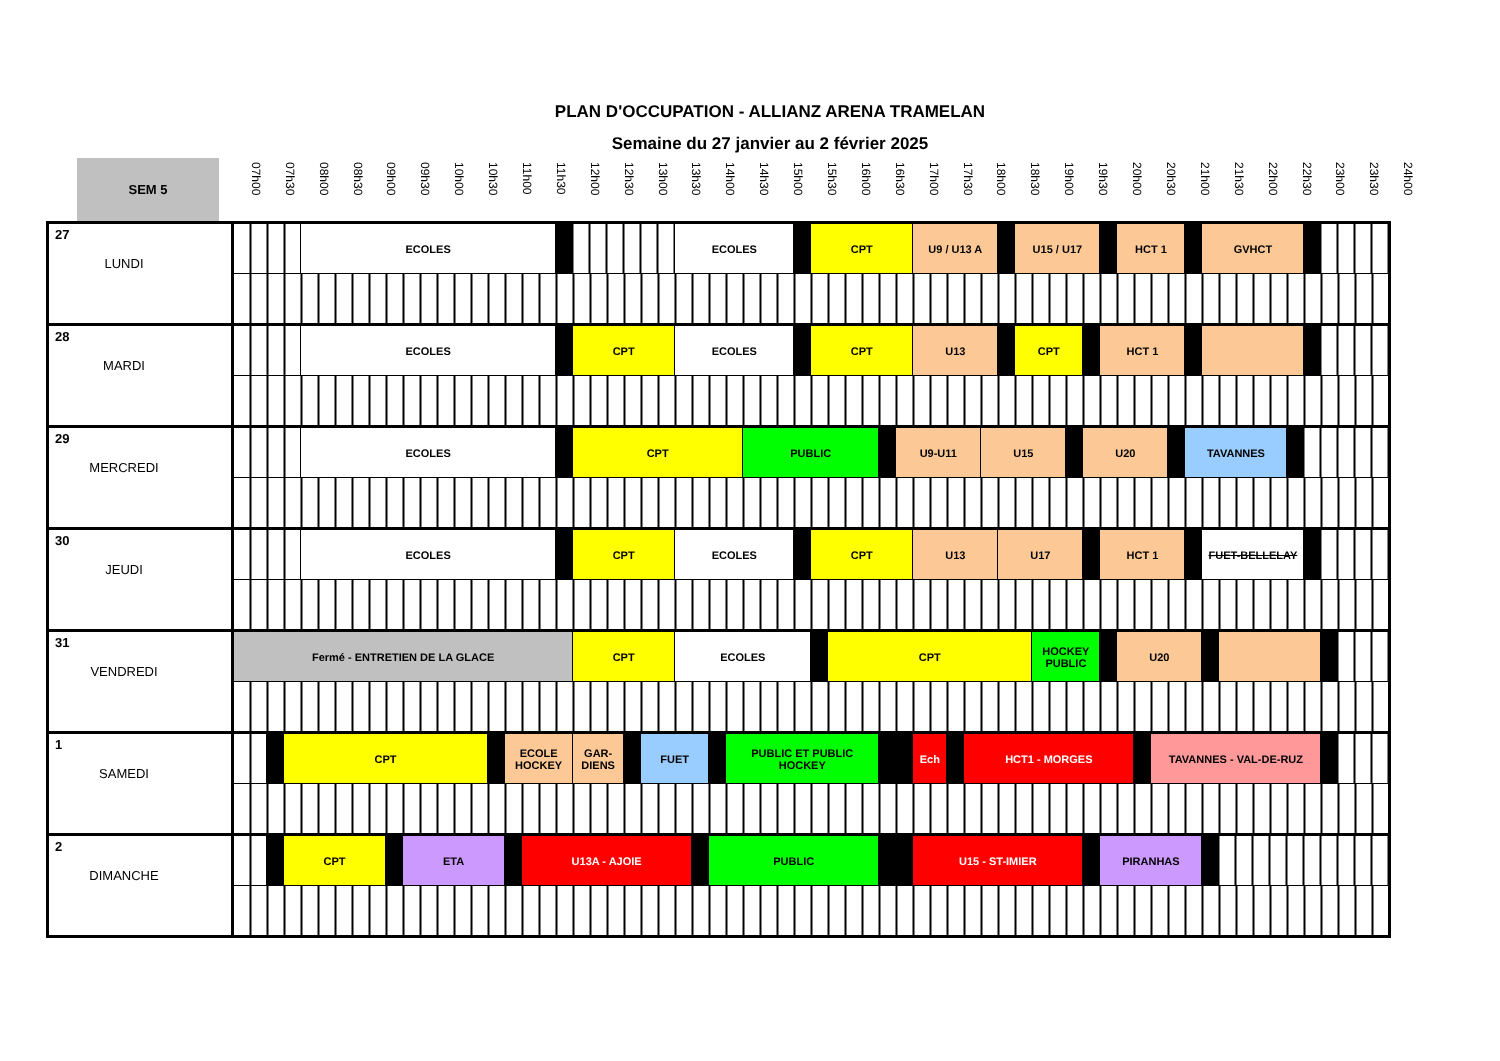PLAN D'OCCUPATION - ALLIANZ ARENA TRAMELAN
Semaine du 27 janvier au 2 février 2025
SEM 5
07h00 07h30 08h00 08h30 09h00 09h30 10h00 10h30 11h00 11h30 12h00 12h30 13h00 13h30 14h00 14h30 15h00 15h30 16h00 16h30 17h00 17h30 18h00 18h30 19h00 19h30 20h00 20h30 21h00 21h30 22h00 22h30 23h00 23h30 24h00
| 27 LUNDI | | | | ECOLES | | | | | | | | | | ECOLES | | | | | | CPT | | | | U9 / U13 A | | | | | U15 / U17 | | | | | HCT 1 | | | | | GVHCT | | | | | |
| 28 MARDI | | | | ECOLES | | | | | | | CPT | | | ECOLES | | | | | | CPT | | | | U13 | | | | | CPT | | | | HCT 1 | | | | | | | | | | | |
| 29 MERCREDI | | | | ECOLES | | | | | | | CPT | | | | | | | PUBLIC | | | | | U9-U11 | | | | U15 | | | | | U20 | | | | | | TAVANNES | | | | | | |
| 30 JEUDI | | | | ECOLES | | | | | | | CPT | | | ECOLES | | | | | | CPT | | | | U13 | | | | U17 | | | | | HCT 1 | | | | | | FUET-BELLELAY | | | | | |
| 31 VENDREDI | Fermé - ENTRETIEN DE LA GLACE | | | | | | | | | | CPT | | | ECOLES | | | | | | | CPT | | | | | | | | | HOCKEY PUBLIC | | | | U20 | | | | | | | | | | |
| 1 SAMEDI | | | CPT | | | | | ECOLE HOCKEY | | | GAR-DIENS | | FUET | | | | PUBLIC ET PUBLIC HOCKEY | | | | | | | Ech | | HCT1 - MORGES | | | | | | | | | | TAVANNES - VAL-DE-RUZ | | | | | | | | |
| 2 DIMANCHE | | | CPT | | | ETA | | | U13A - AJOIE | | | | | | | PUBLIC | | | | | | | | U15 - ST-IMIER | | | | | | | | | PIRANHAS | | | | | | | | | | | |